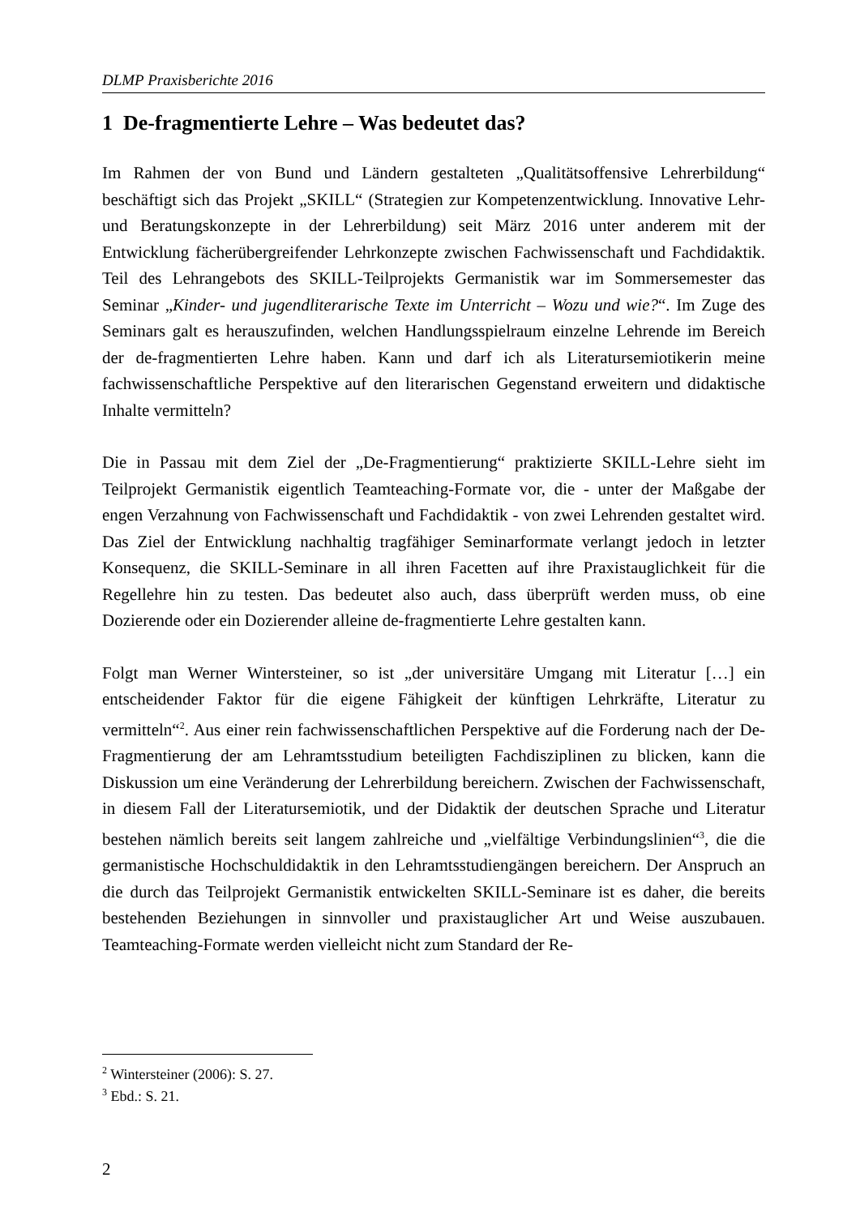DLMP Praxisberichte 2016
1 De-fragmentierte Lehre – Was bedeutet das?
Im Rahmen der von Bund und Ländern gestalteten „Qualitätsoffensive Lehrerbildung“ beschäftigt sich das Projekt „SKILL“ (Strategien zur Kompetenzentwicklung. Innovative Lehr- und Beratungskonzepte in der Lehrerbildung) seit März 2016 unter anderem mit der Entwicklung fächerübergreifender Lehrkonzepte zwischen Fachwissenschaft und Fachdidaktik. Teil des Lehrangebots des SKILL-Teilprojekts Germanistik war im Sommersemester das Seminar „Kinder- und jugendliterarische Texte im Unterricht – Wozu und wie?“. Im Zuge des Seminars galt es herauszufinden, welchen Handlungsspielraum einzelne Lehrende im Bereich der de-fragmentierten Lehre haben. Kann und darf ich als Literatursemiotikerin meine fachwissenschaftliche Perspektive auf den literarischen Gegenstand erweitern und didaktische Inhalte vermitteln?
Die in Passau mit dem Ziel der „De-Fragmentierung“ praktizierte SKILL-Lehre sieht im Teilprojekt Germanistik eigentlich Teamteaching-Formate vor, die - unter der Maßgabe der engen Verzahnung von Fachwissenschaft und Fachdidaktik - von zwei Lehrenden gestaltet wird. Das Ziel der Entwicklung nachhaltig tragfähiger Seminarformate verlangt jedoch in letzter Konsequenz, die SKILL-Seminare in all ihren Facetten auf ihre Praxistauglichkeit für die Regellehre hin zu testen. Das bedeutet also auch, dass überprüft werden muss, ob eine Dozierende oder ein Dozierender alleine de-fragmentierte Lehre gestalten kann.
Folgt man Werner Wintersteiner, so ist „der universitäre Umgang mit Literatur […] ein entscheidender Faktor für die eigene Fähigkeit der künftigen Lehrkräfte, Literatur zu vermitteln“<sup>2</sup>. Aus einer rein fachwissenschaftlichen Perspektive auf die Forderung nach der De-Fragmentierung der am Lehramtsstudium beteiligten Fachdisziplinen zu blicken, kann die Diskussion um eine Veränderung der Lehrerbildung bereichern. Zwischen der Fachwissenschaft, in diesem Fall der Literatursemiotik, und der Didaktik der deutschen Sprache und Literatur bestehen nämlich bereits seit langem zahlreiche und „vielfältige Verbindungslinien“<sup>3</sup>, die die germanistische Hochschuldidaktik in den Lehramtsstudiengängen bereichern. Der Anspruch an die durch das Teilprojekt Germanistik entwickelten SKILL-Seminare ist es daher, die bereits bestehenden Beziehungen in sinnvoller und praxistauglicher Art und Weise auszubauen. Teamteaching-Formate werden vielleicht nicht zum Standard der Re-
<sup>2</sup> Wintersteiner (2006): S. 27.
<sup>3</sup> Ebd.: S. 21.
2